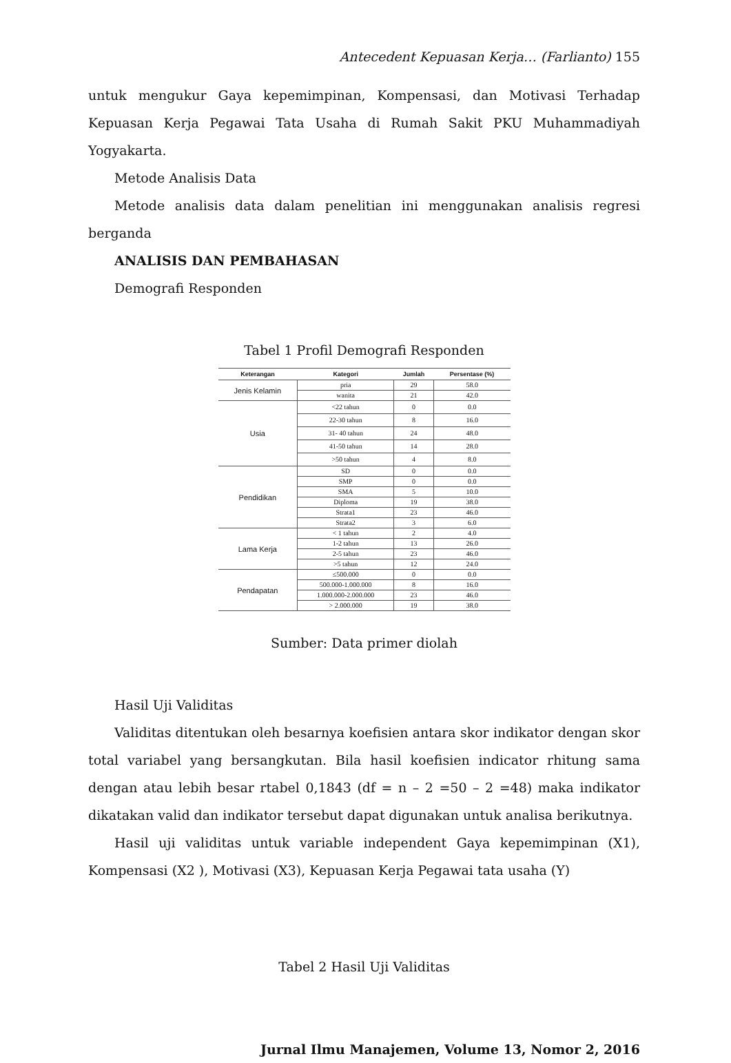Antecedent Kepuasan Kerja… (Farlianto) 155
untuk mengukur Gaya kepemimpinan, Kompensasi, dan Motivasi Terhadap Kepuasan Kerja Pegawai Tata Usaha di Rumah Sakit PKU Muhammadiyah Yogyakarta.
Metode Analisis Data
Metode analisis data dalam penelitian ini menggunakan analisis regresi berganda
ANALISIS DAN PEMBAHASAN
Demografi Responden
Tabel 1 Profil Demografi Responden
| Keterangan | Kategori | Jumlah | Persentase (%) |
| --- | --- | --- | --- |
| Jenis Kelamin | pria | 29 | 58.0 |
| | wanita | 21 | 42.0 |
| Usia | <22 tahun | 0 | 0.0 |
| | 22-30 tahun | 8 | 16.0 |
| | 31- 40 tahun | 24 | 48.0 |
| | 41-50 tahun | 14 | 28.0 |
| | >50 tahun | 4 | 8.0 |
| Pendidikan | SD | 0 | 0.0 |
| | SMP | 0 | 0.0 |
| | SMA | 5 | 10.0 |
| | Diploma | 19 | 38.0 |
| | Strata1 | 23 | 46.0 |
| | Strata2 | 3 | 6.0 |
| Lama Kerja | < 1 tahun | 2 | 4.0 |
| | 1-2 tahun | 13 | 26.0 |
| | 2-5 tahun | 23 | 46.0 |
| | >5 tahun | 12 | 24.0 |
| Pendapatan | ≤500.000 | 0 | 0.0 |
| | 500.000-1.000.000 | 8 | 16.0 |
| | 1.000.000-2.000.000 | 23 | 46.0 |
| | > 2.000.000 | 19 | 38.0 |
Sumber: Data primer diolah
Hasil Uji Validitas
Validitas ditentukan oleh besarnya koefisien antara skor indikator dengan skor total variabel yang bersangkutan. Bila hasil koefisien indicator rhitung sama dengan atau lebih besar rtabel 0,1843 (df = n – 2 =50 – 2 =48) maka indikator dikatakan valid dan indikator tersebut dapat digunakan untuk analisa berikutnya.
Hasil uji validitas untuk variable independent Gaya kepemimpinan (X1), Kompensasi (X2 ), Motivasi (X3), Kepuasan Kerja Pegawai tata usaha (Y)
Tabel 2 Hasil Uji Validitas
Jurnal Ilmu Manajemen, Volume 13, Nomor 2, 2016